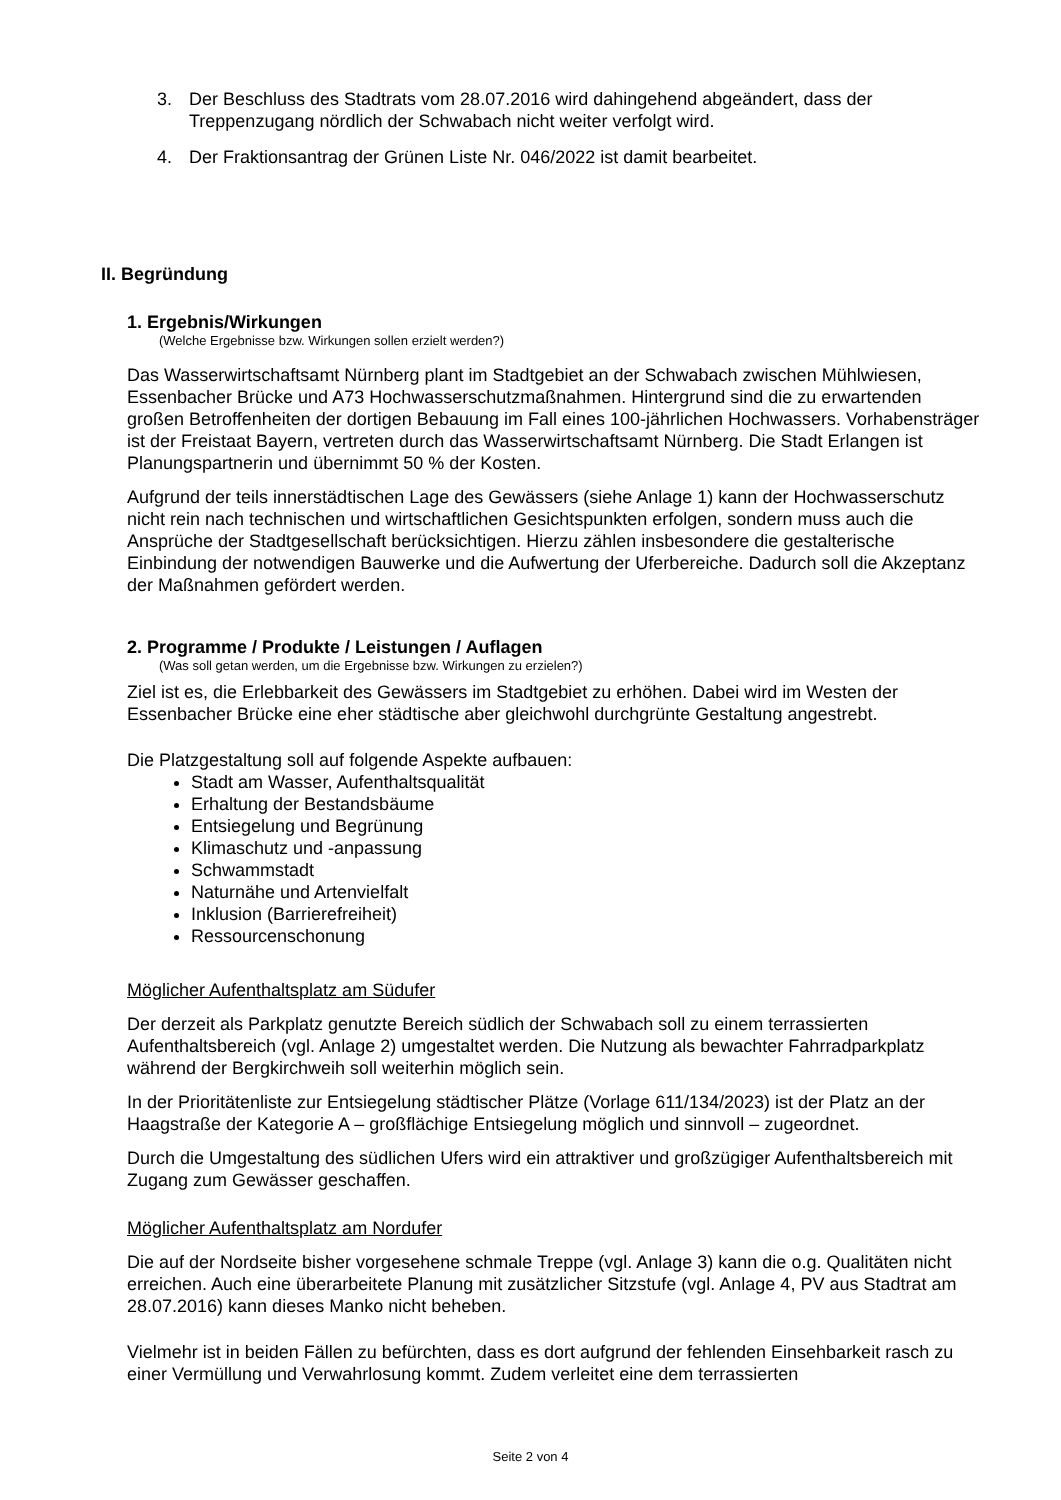3. Der Beschluss des Stadtrats vom 28.07.2016 wird dahingehend abgeändert, dass der Treppenzugang nördlich der Schwabach nicht weiter verfolgt wird.
4. Der Fraktionsantrag der Grünen Liste Nr. 046/2022 ist damit bearbeitet.
II. Begründung
1. Ergebnis/Wirkungen
(Welche Ergebnisse bzw. Wirkungen sollen erzielt werden?)
Das Wasserwirtschaftsamt Nürnberg plant im Stadtgebiet an der Schwabach zwischen Mühlwiesen, Essenbacher Brücke und A73 Hochwasserschutzmaßnahmen. Hintergrund sind die zu erwartenden großen Betroffenheiten der dortigen Bebauung im Fall eines 100-jährlichen Hochwassers. Vorhabensträger ist der Freistaat Bayern, vertreten durch das Wasserwirtschaftsamt Nürnberg. Die Stadt Erlangen ist Planungspartnerin und übernimmt 50 % der Kosten.
Aufgrund der teils innerstädtischen Lage des Gewässers (siehe Anlage 1) kann der Hochwasserschutz nicht rein nach technischen und wirtschaftlichen Gesichtspunkten erfolgen, sondern muss auch die Ansprüche der Stadtgesellschaft berücksichtigen. Hierzu zählen insbesondere die gestalterische Einbindung der notwendigen Bauwerke und die Aufwertung der Uferbereiche. Dadurch soll die Akzeptanz der Maßnahmen gefördert werden.
2. Programme / Produkte / Leistungen / Auflagen
(Was soll getan werden, um die Ergebnisse bzw. Wirkungen zu erzielen?)
Ziel ist es, die Erlebbarkeit des Gewässers im Stadtgebiet zu erhöhen. Dabei wird im Westen der Essenbacher Brücke eine eher städtische aber gleichwohl durchgrünte Gestaltung angestrebt.
Die Platzgestaltung soll auf folgende Aspekte aufbauen:
Stadt am Wasser, Aufenthaltsqualität
Erhaltung der Bestandsbäume
Entsiegelung und Begrünung
Klimaschutz und -anpassung
Schwammstadt
Naturnähe und Artenvielfalt
Inklusion (Barrierefreiheit)
Ressourcenschonung
Möglicher Aufenthaltsplatz am Südufer
Der derzeit als Parkplatz genutzte Bereich südlich der Schwabach soll zu einem terrassierten Aufenthaltsbereich (vgl. Anlage 2) umgestaltet werden. Die Nutzung als bewachter Fahrradparkplatz während der Bergkirchweih soll weiterhin möglich sein.
In der Prioritätenliste zur Entsiegelung städtischer Plätze (Vorlage 611/134/2023) ist der Platz an der Haagstraße der Kategorie A – großflächige Entsiegelung möglich und sinnvoll – zugeordnet.
Durch die Umgestaltung des südlichen Ufers wird ein attraktiver und großzügiger Aufenthaltsbereich mit Zugang zum Gewässer geschaffen.
Möglicher Aufenthaltsplatz am Nordufer
Die auf der Nordseite bisher vorgesehene schmale Treppe (vgl. Anlage 3) kann die o.g. Qualitäten nicht erreichen. Auch eine überarbeitete Planung mit zusätzlicher Sitzstufe (vgl. Anlage 4, PV aus Stadtrat am 28.07.2016) kann dieses Manko nicht beheben.
Vielmehr ist in beiden Fällen zu befürchten, dass es dort aufgrund der fehlenden Einsehbarkeit rasch zu einer Vermüllung und Verwahrlosung kommt. Zudem verleitet eine dem terrassierten
Seite 2 von 4